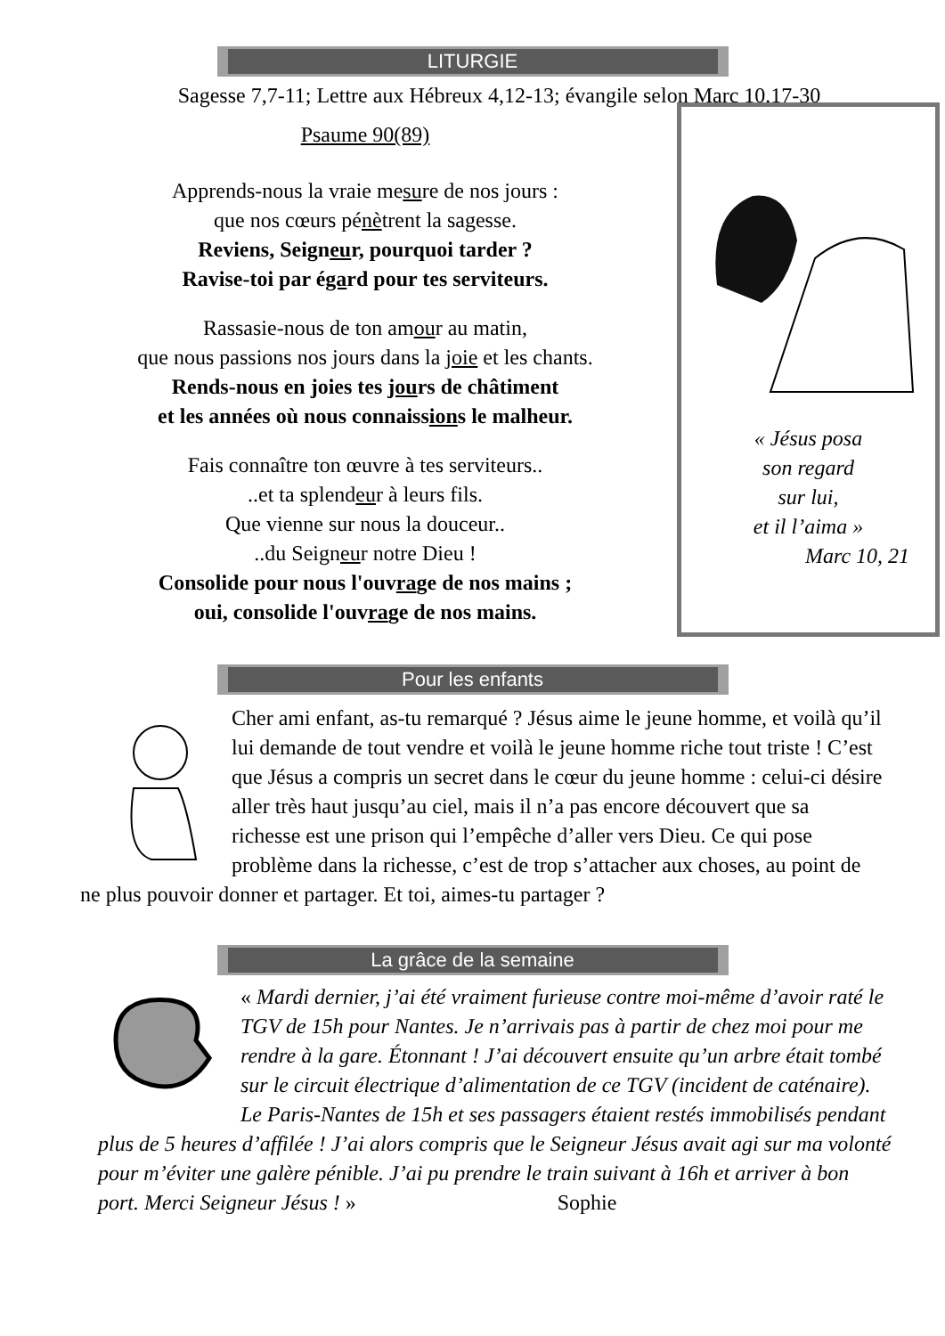LITURGIE
Sagesse 7,7-11; Lettre aux Hébreux 4,12-13; évangile selon Marc 10,17-30
Psaume 90(89)
Apprends-nous la vraie mesure de nos jours :
que nos cœurs pénètrent la sagesse.
Reviens, Seigneur, pourquoi tarder ?
Ravise-toi par égard pour tes serviteurs.
Rassasie-nous de ton amour au matin,
que nous passions nos jours dans la joie et les chants.
Rends-nous en joies tes jours de châtiment
et les années où nous connaissions le malheur.
Fais connaître ton œuvre à tes serviteurs..
..et ta splendeur à leurs fils.
Que vienne sur nous la douceur..
..du Seigneur notre Dieu !
Consolide pour nous l'ouvrage de nos mains ;
oui, consolide l'ouvrage de nos mains.
« Jésus posa
son regard
sur lui,
et il l’aima »
Marc 10, 21
Pour les enfants
Cher ami enfant, as-tu remarqué ? Jésus aime le jeune homme, et voilà qu’il lui demande de tout vendre et voilà le jeune homme riche tout triste ! C’est que Jésus a compris un secret dans le cœur du jeune homme : celui-ci désire aller très haut jusqu’au ciel, mais il n’a pas encore découvert que sa richesse est une prison qui l’empêche d’aller vers Dieu. Ce qui pose problème dans la richesse, c’est de trop s’attacher aux choses, au point de ne plus pouvoir donner et partager. Et toi, aimes-tu partager ?
La grâce de la semaine
« Mardi dernier, j’ai été vraiment furieuse contre moi-même d’avoir raté le TGV de 15h pour Nantes. Je n’arrivais pas à partir de chez moi pour me rendre à la gare. Étonnant ! J’ai découvert ensuite qu’un arbre était tombé sur le circuit électrique d’alimentation de ce TGV (incident de caténaire). Le Paris-Nantes de 15h et ses passagers étaient restés immobilisés pendant plus de 5 heures d’affilée ! J’ai alors compris que le Seigneur Jésus avait agi sur ma volonté pour m’éviter une galère pénible. J’ai pu prendre le train suivant à 16h et arriver à bon port. Merci Seigneur Jésus ! » Sophie